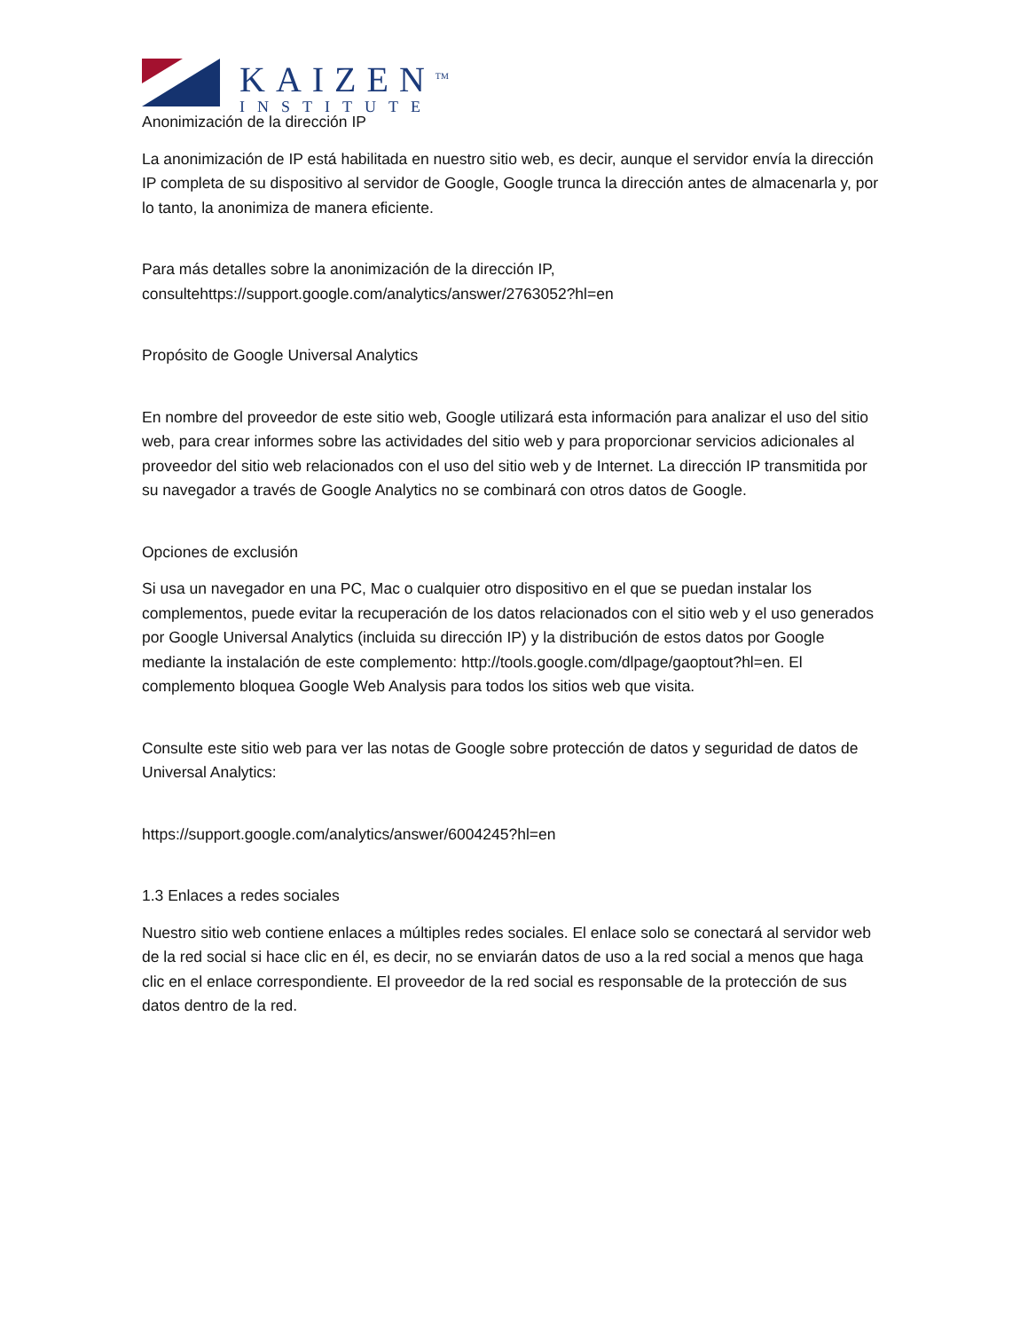KAIZEN<sup>TM</sup>
INSTITUTE
Anonimización de la dirección IP
La anonimización de IP está habilitada en nuestro sitio web, es decir, aunque el servidor envía la dirección IP completa de su dispositivo al servidor de Google, Google trunca la dirección antes de almacenarla y, por lo tanto, la anonimiza de manera eficiente.
Para más detalles sobre la anonimización de la dirección IP, consultehttps://support.google.com/analytics/answer/2763052?hl=en
Propósito de Google Universal Analytics
En nombre del proveedor de este sitio web, Google utilizará esta información para analizar el uso del sitio web, para crear informes sobre las actividades del sitio web y para proporcionar servicios adicionales al proveedor del sitio web relacionados con el uso del sitio web y de Internet. La dirección IP transmitida por su navegador a través de Google Analytics no se combinará con otros datos de Google.
Opciones de exclusión
Si usa un navegador en una PC, Mac o cualquier otro dispositivo en el que se puedan instalar los complementos, puede evitar la recuperación de los datos relacionados con el sitio web y el uso generados por Google Universal Analytics (incluida su dirección IP) y la distribución de estos datos por Google mediante la instalación de este complemento: http://tools.google.com/dlpage/gaoptout?hl=en. El complemento bloquea Google Web Analysis para todos los sitios web que visita.
Consulte este sitio web para ver las notas de Google sobre protección de datos y seguridad de datos de Universal Analytics:
https://support.google.com/analytics/answer/6004245?hl=en
1.3 Enlaces a redes sociales
Nuestro sitio web contiene enlaces a múltiples redes sociales. El enlace solo se conectará al servidor web de la red social si hace clic en él, es decir, no se enviarán datos de uso a la red social a menos que haga clic en el enlace correspondiente. El proveedor de la red social es responsable de la protección de sus datos dentro de la red.